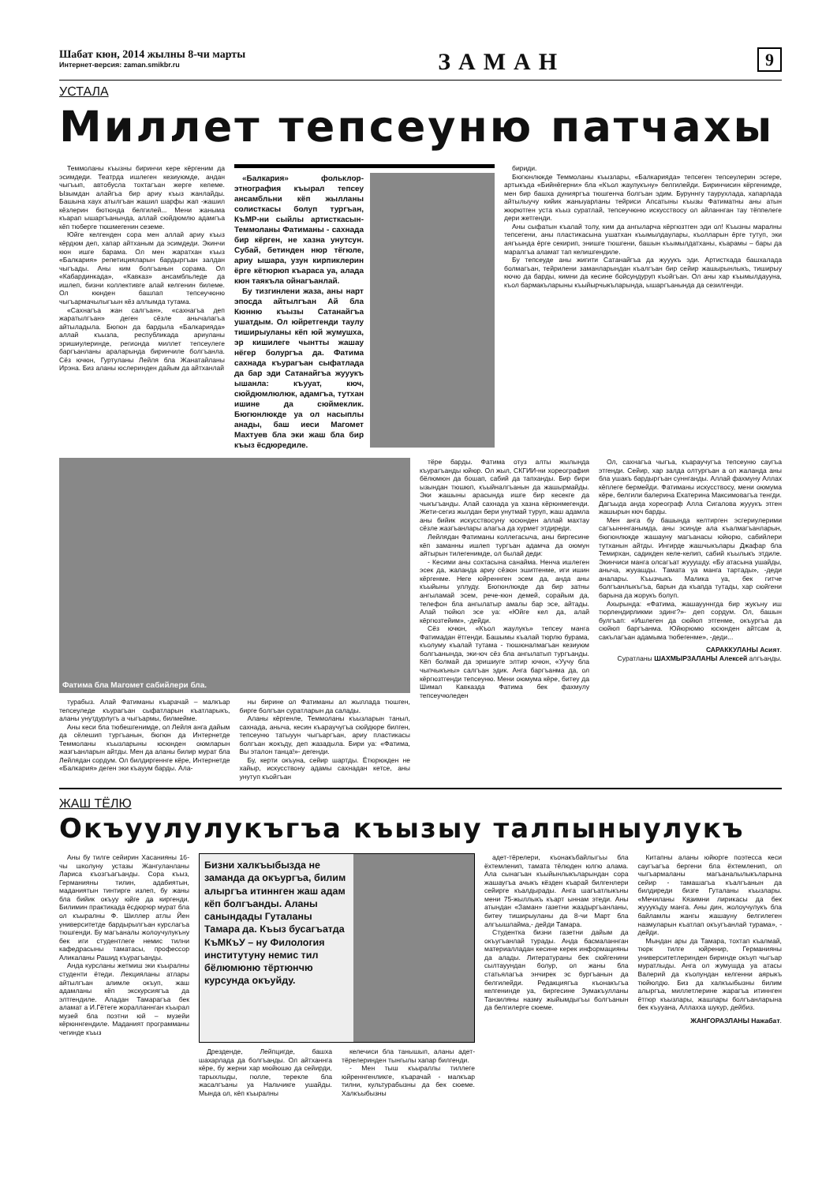Шабат кюн, 2014 жылны 8-чи марты
Интернет-версия: zaman.smikbr.ru
ЗАМАН
9
УСТАЛА
Миллет тепсеуню патчахы
Теммоланы къызны биринчи кере кёргеним да эсимдеди. Театрда ишлеген кезиуюмде, андан чыгъып, автобусла тохтагъан жерге келеме. Ызымдан алайгъа бир ариу къыз жанлайды. Башына хаух атылгъан жашил шарфы жап -жашил кёзлерин бютюнда белгилей... Мени жаныма къарап ышаргъанында, аллай сюйдюмлю адамгъа кёп тюберге тюшмегенин сеземе.
Юйге келгенден сора мен аллай ариу къыз кёрдюм деп, хапар айтханым да эсимдеди. Экинчи кюн ишге барама. Ол мен жаратхан къыз «Балкария» репетицияларын бардыргъан залдан чыгъады. Аны ким болгъанын сорама. Ол «Кабардинкада», «Кавказ» ансамбльледе да ишлеп, бизни коллективге алай келгенин билеме. Ол кюнден башлап тепсеучюню чыгъармачылыгъын кёз аллымда тутама.
«Сахнагъа жан салгъан», «сахнагъа деп жаратылгъан» деген сёзле анычалагъа айтыладыла. Бюгюн да бардыла «Балкарияда» аллай къызла, республикада ариуланы эришиулеринде, регионда миллет тепсеулеге баргъанланы араларында биринчиле болгъанла. Сёз ючюн, Гуртуланы Лейля бла Жанатайланы Ирэна. Биз аланы юслеринден дайым да айтханлай
«Балкария» фольклор-этнография къырал тепсеу ансамбльни кёп жылланы солисткасы болуп тургъан, КъМР-ни сыйлы артисткасын-Теммоланы Фатиманы - сахнада бир кёрген, не хазна унутсун. Субай, бетинден нюр тёгюле, ариу ышара, узун кирпиклерин ёрге кётюрюп къараса уа, алада кюн таякъла ойнагъанлай.
Бу тизгинлени жаза, аны нарт эпосда айтылгъан Ай бла Кюнню къызы Сатанайгъа ушатдым. Ол юйретгенди таулу тиширыуланы кёп юй жумушха, эр кишилеге чынтты жашау нёгер болургъа да. Фатима сахнада къурагъан сыфатлада да бар эди Сатанайгъа жууукъ ышанла: къууат, кюч, сюйдюмлюлюк, адамгъа, тутхан ишине да сюймеклик. Бюгюнлюкде уа ол насыплы анады, баш иеси Магомет Махтуев бла эки жаш бла бир къыз ёсдюредиле.
бириди.
Бюгюнлюкде Теммоланы къызлары, «Балкарияда» тепсеген тепсеулерин эсгере, артыкъда «Бийнёгерни» бла «Къол жаулукъну» белгилейди. Биринчисин кёргенимде, мен бир башха дунияргъа тюшгенча болгъан эдим. Буруннгу таурухлада, хапарлада айтылыучу кийик жаныуарланы тейриси Апсатыны къызы Фатиматны аны атын жюрютген уста къыз суратлай, тепсеучюню искусствосу ол айланнган тау тёппелеге дери жетгенди.
Аны сыфатын къалай толу, ким да ангыларча кёргюзтген эди ол! Къызны маралны тепсегени, аны пластикасына ушатхан къымылдаулары, къолларын ёрге тутуп, эки аягъында ёрге секирип, энишге тюшгени, башын къымылдатханы, къарамы – бары да маралгъа аламат тап келишгендиле.
Бу тепсеуде аны жигити Сатанайгъа да жууукъ эди. Артисткада башхалада болмагъан, тейрилени заманларындан къалгъан бир сейир жашырынлыкъ, тиширыу кючю да барды, кимни да кесине бойсундуруп къойгъан. Ол аны хар къымылдаууна, къол бармакъларыны къыйырчыкъларында, ышаргъанында да сезилгенди.
Фатима бла Магомет сабийлери бла.
турабыз. Алай Фатиманы къарачай – малкъар тепсеуледе къурагъан сыфатларын къатларыкъ, аланы унутдурлугъ а чыгъармы, билмейме.
Аны кеси бла тюбешгенимде, ол Лейля анга дайым да сёлешип тургъанын, бюгюн да Интернетде Теммоланы къызларыны юсюнден оюмларын жазгъанларын айтды. Мен да аланы билир мурат бла Лейлядан сордум. Ол билдиргеннге кёре, Интернетде «Балкария» деген эки къауум барды. Ала-
ны бирине ол Фатиманы ал жыллада тюшген, бирге болгъан суратларын да салады.
Аланы кёргенле, Теммоланы къызларын таныл, сахнада, аныча, кесин къараучугъа сюйдюре билген, тепсеуню татыуун чыгъаргъан, ариу пластикасы болгъан жокъду, деп жазадыла. Бири уа: «Фатима, Вы эталон танца!»- дегенди.
Бу, керти окъуна, сейир шартды. Ётюрюкден не хайыр, искусствону адамы сахнадан кетсе, аны унутуп къойгъан
тёре барды. Фатима отуз алты жылында къурагъанды юйюр. Ол жыл, СКГИИ-ни хореография бёлюмюн да бошап, сабий да тапханды. Бир бири ызындан тюшюп, къыйналгъанын да жашырмайды. Эки жашыны арасында ишге бир кесекге да чыкъгъанды. Алай сахнада уа хазна кёрюнмегенди. Жети-сегиз жылдан бери унутмай туруп, жаш адамла аны бийик искусствосуну юсюнден аллай махтау сёзле жазгъанлары алагъа да хурмет этдиреди.
Лейлядан Фатиманы коллегасыча, аны биргесине кёп заманны ишлеп тургъан адамча да оюмун айтырын тилегенимде, ол былай деди:
- Кесими аны сохтасына санайма. Ненча ишлеген эсек да, жаланда ариу сёзюн эшитгенме, иги ишин кёргенме. Неге юйреннген эсем да, анда аны къыйыны уллуду. Бюгюнлюкде да бир затны ангыламай эсем, рече-кюн демей, сорайым да, телефон бла ангылатыр амалы бар эсе, айтады. Алай тюйюл эсе уа: «Юйге кел да, алай кёргюзтейим», -дейди.
Сёз ючюн, «Къол жаулукъ» тепсеу манга Фатимадан ётгенди. Башымы къалай тюрлю бурама, къолуму къалай тутама - тюшюналмагъан кезиуюм болгъанында, эки-юч сёз бла ангылатып тургъанды. Кёп болмай да эришиуге элтир ючюн, «Уучу бла чыпчыкъны» салгъан эдик. Анга баргъанма да, ол кёргюзтгенди тепсеуню. Мени оюмума кёре, битеу да Шимал Кавказда Фатима бек фахмулу тепсеучюледен
Ол, сахнагъа чыгъа, къараучугъа тепсеуню саугъа этгенди. Сейир, хар залда олтургъан а ол жаланда аны бла ушакъ бардыргъан суннганды. Аллай фахмуну Аллах кёплеге бермейди. Фатиманы искусствосу, мени оюмума кёре, белгили балерина Екатерина Максимовагъа тенгди. Дагъыда анда хореограф Алла Сигалова жууукъ этген жашырын кюч барды.
Мен анга бу башында келтирген эсгериулерими сагъынннганымда, аны эсинде ала къалмагъанларын, бюгюнлюкде жашауну магъанасы юйюрю, сабийлери тутханын айтды. Ингирде жашчыкълары Джафар бла Темирхан, садикден келе-келип, сабий къылыкъ этдиле. Экинчиси манга олсагъат жууушду. «Бу атасына ушайды, аныча, жууашды. Тамата уа манга тартады», -деди аналары. Къызчыкъ Малика уа, бек гитче болгъанлыкъгъа, барын да къапда тутады, хар сюйгени барына да жорукъ болуп.
Ахырында: «Фатима, жашаууннгда бир жукъну иш тюрлендирликми эдинг?»- деп сордум. Ол, башын булгъап: «Ишлеген да сюйюп этгенме, окъургъа да сюйюп баргъанма. Юйюрюмю юсюнден айтсам а, сакълагъан адамыма тюбегенме», -деди...
САРАККУЛАНЫ Асият.
Суратланы ШАХМЫРЗАЛАНЫ Алексей алгъанды.
ЖАШ ТЁЛЮ
Окъуулулукъгъа къызыу талпыныулукъ
Аны бу тилге сейирин Хасанияны 16-чы школуну устазы Жангуланланы Лариса къозгъагъанды. Сора къыз, Германияны тилин, адабиятын, маданиятын тинтирге излеп, бу жаны бла бийик окъуу юйге да киргенди. Билимин практикада ёсдюрюр мурат бла ол къыралны Ф. Шиллер атлы Йен университетде бардырылгъан курслагъа тюшгенди. Бу магъаналы жолоучулукъну бек иги студентлеге немис тилни кафедрасыны таматасы, профессор Аликаланы Рашид къурагъанды.
Анда курсланы жетмиш эки къыралны студенти ётеди. Лекцияланы атлары айтылгъан алимле окъуп, жаш адамланы кёп экскурсиягъа да элтгендиле. Аладан Тамарагъа бек аламат а И.Гётеге жоралланнган къырал музей бла поэтни юй – музейи кёрюннгендиле. Маданият программаны чегинде къыз
Бизни халкъыбызда не заманда да окъургъа, билим алыргъа итиннген жаш адам кёп болгъанды. Аланы санындады Гуталаны Тамара да. Къыз бусагъатда КъМКъУ – ну Филология институтуну немис тил бёлюмюню тёртюнчю курсунда окъуйду.
Дрезденде, Лейпцигде, башха шахарлада да болгъанды. Ол айтханнга кёре, бу жерни хар мюйюшю да сейирди, тарыхлыды, гюлле, терекле бла жасалгъаны уа Нальчикге ушайды. Мында ол, кёп къыралны
келечиси бла танышып, аланы адет-тёрелеринден тынгылы хапар билгенди.
- Мен тыш къыраллы тиллеге юйреннгенликге, къарачай - малкъар тилни, культурабызны да бек сюеме. Халкъыбызны
адет-тёрелери, къонакъбайлыгъы бла ёхтемленип, тамата тёлюден юлгю алама. Ала сынагъан къыйынлыкъларындан сора жашаугъа ачыкъ кёзден къарай билгенлери сейирге къалдырады. Анга шагъатлыкъны мени 75-жыллыкъ къарт ыннам этеди. Аны атындан «Заман» газетни жаздыргъанланы, битеу тиширыуланы да 8-чи Март бла алгъышлайма,- дейди Тамара.
Студентка бизни газетни дайым да окъугъанлай турады. Анда басмаланнган материалладан кесине керек информацияны да алады. Литератураны бек сюйгенини сылтауундан болур, ол жаны бла статьялагъа энчирек эс бургъанын да белгилейди. Редакциягъа къонакъгъа келгенинде уа, биргесине Зумакъулланы Танзиляны назму жыйымдыгъы болгъанын да белгилерге сюеме.
Китапны аланы юйюрге поэтесса кеси саугъагъа бергени бла ёхтемленип, ол чыгъармаланы магъаналылыкъларына сейир - тамашагъа къалгъанын да билдиреди бизге Гуталаны къызлары. «Мечиланы Кязимни лирикасы да бек жууукъду манга. Аны дин, жолоучулукъ бла байламлы жангы жашауну белгилеген назмуларын къатлап окъугъанлай турама», - дейди.
Мындан ары да Тамара, тохтап къалмай, тюрк тилге юйренир, Германияны университетлеринден биринде окъуп чыгъар муратлыды. Анга ол жумушда уа атасы Валерий да къолундан келгенни аярыкъ тюйюлдю. Биз да халкъыбызны билим алыргъа, миллетлерине жарагъа итиннген ётгюр къызлары, жашлары болгъанларына бек къууана, Аллахха шукур, дейбиз.
ЖАНГОРАЗЛАНЫ Нажабат.